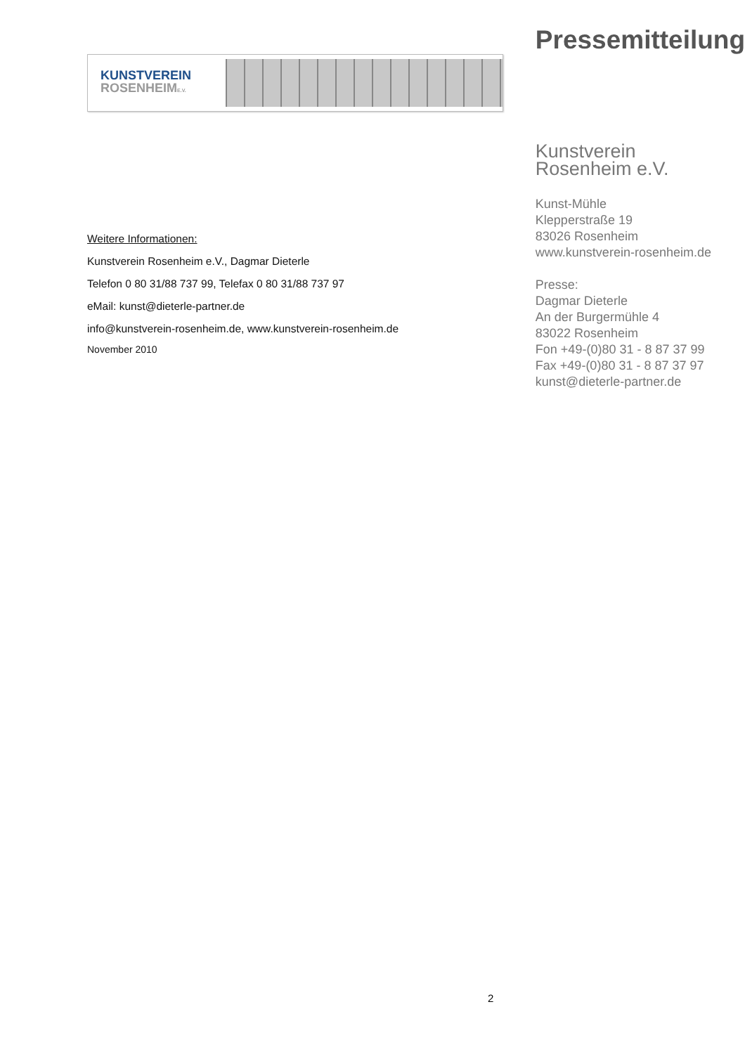KUNSTVEREIN
ROSENHEIME.V.
Weitere Informationen:
Kunstverein Rosenheim e.V., Dagmar Dieterle
Telefon 0 80 31/88 737 99, Telefax 0 80 31/88 737 97
eMail: kunst@dieterle-partner.de
info@kunstverein-rosenheim.de, www.kunstverein-rosenheim.de
November 2010
Pressemitteilung
Kunstverein
Rosenheim e.V.
Kunst-Mühle
Klepperstraße 19
83026 Rosenheim
www.kunstverein-rosenheim.de
Presse:
Dagmar Dieterle
An der Burgermühle 4
83022 Rosenheim
Fon +49-(0)80 31 - 8 87 37 99
Fax +49-(0)80 31 - 8 87 37 97
kunst@dieterle-partner.de
2